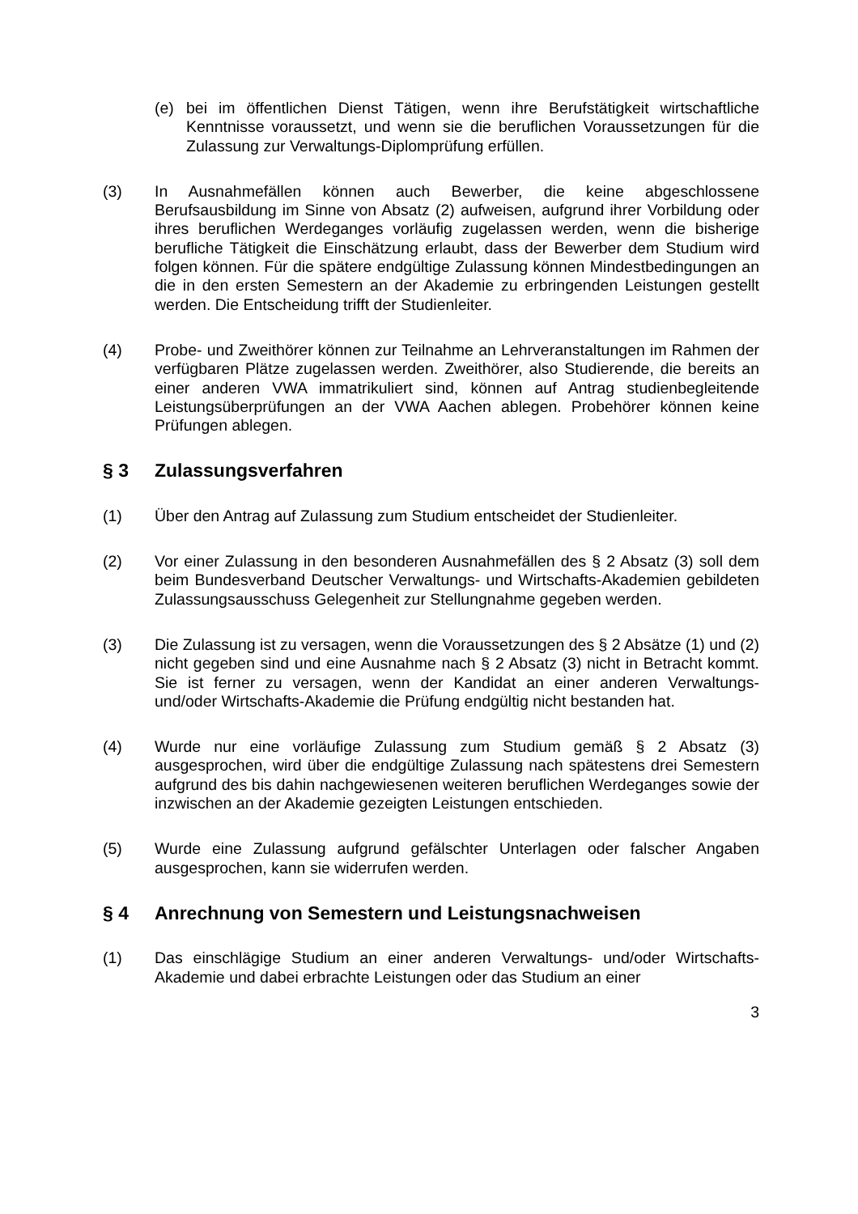(e) bei im öffentlichen Dienst Tätigen, wenn ihre Berufstätigkeit wirtschaftliche Kenntnisse voraussetzt, und wenn sie die beruflichen Voraussetzungen für die Zulassung zur Verwaltungs-Diplomprüfung erfüllen.
(3) In Ausnahmefällen können auch Bewerber, die keine abgeschlossene Berufsausbildung im Sinne von Absatz (2) aufweisen, aufgrund ihrer Vorbildung oder ihres beruflichen Werdeganges vorläufig zugelassen werden, wenn die bisherige berufliche Tätigkeit die Einschätzung erlaubt, dass der Bewerber dem Studium wird folgen können. Für die spätere endgültige Zulassung können Mindestbedingungen an die in den ersten Semestern an der Akademie zu erbringenden Leistungen gestellt werden. Die Entscheidung trifft der Studienleiter.
(4) Probe- und Zweithörer können zur Teilnahme an Lehrveranstaltungen im Rahmen der verfügbaren Plätze zugelassen werden. Zweithörer, also Studierende, die bereits an einer anderen VWA immatrikuliert sind, können auf Antrag studienbegleitende Leistungsüberprüfungen an der VWA Aachen ablegen. Probehörer können keine Prüfungen ablegen.
§ 3 Zulassungsverfahren
(1) Über den Antrag auf Zulassung zum Studium entscheidet der Studienleiter.
(2) Vor einer Zulassung in den besonderen Ausnahmefällen des § 2 Absatz (3) soll dem beim Bundesverband Deutscher Verwaltungs- und Wirtschafts-Akademien gebildeten Zulassungsausschuss Gelegenheit zur Stellungnahme gegeben werden.
(3) Die Zulassung ist zu versagen, wenn die Voraussetzungen des § 2 Absätze (1) und (2) nicht gegeben sind und eine Ausnahme nach § 2 Absatz (3) nicht in Betracht kommt. Sie ist ferner zu versagen, wenn der Kandidat an einer anderen Verwaltungs- und/oder Wirtschafts-Akademie die Prüfung endgültig nicht bestanden hat.
(4) Wurde nur eine vorläufige Zulassung zum Studium gemäß § 2 Absatz (3) ausgesprochen, wird über die endgültige Zulassung nach spätestens drei Semestern aufgrund des bis dahin nachgewiesenen weiteren beruflichen Werdeganges sowie der inzwischen an der Akademie gezeigten Leistungen entschieden.
(5) Wurde eine Zulassung aufgrund gefälschter Unterlagen oder falscher Angaben ausgesprochen, kann sie widerrufen werden.
§ 4 Anrechnung von Semestern und Leistungsnachweisen
(1) Das einschlägige Studium an einer anderen Verwaltungs- und/oder Wirtschafts-Akademie und dabei erbrachte Leistungen oder das Studium an einer
3